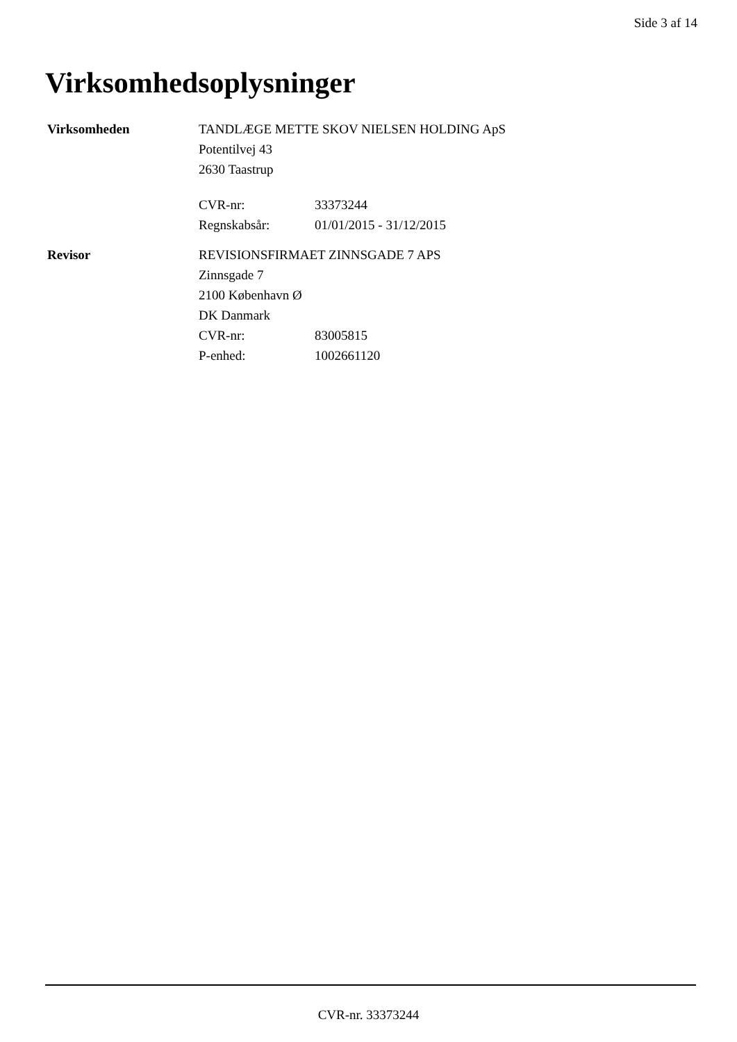Side 3 af 14
Virksomhedsoplysninger
Virksomheden
TANDLÆGE METTE SKOV NIELSEN HOLDING ApS
Potentilvej 43
2630 Taastrup
CVR-nr: 33373244
Regnskabsår: 01/01/2015 - 31/12/2015
Revisor
REVISIONSFIRMAET ZINNSGADE 7 APS
Zinnsgade 7
2100 København Ø
DK Danmark
CVR-nr: 83005815
P-enhed: 1002661120
CVR-nr. 33373244